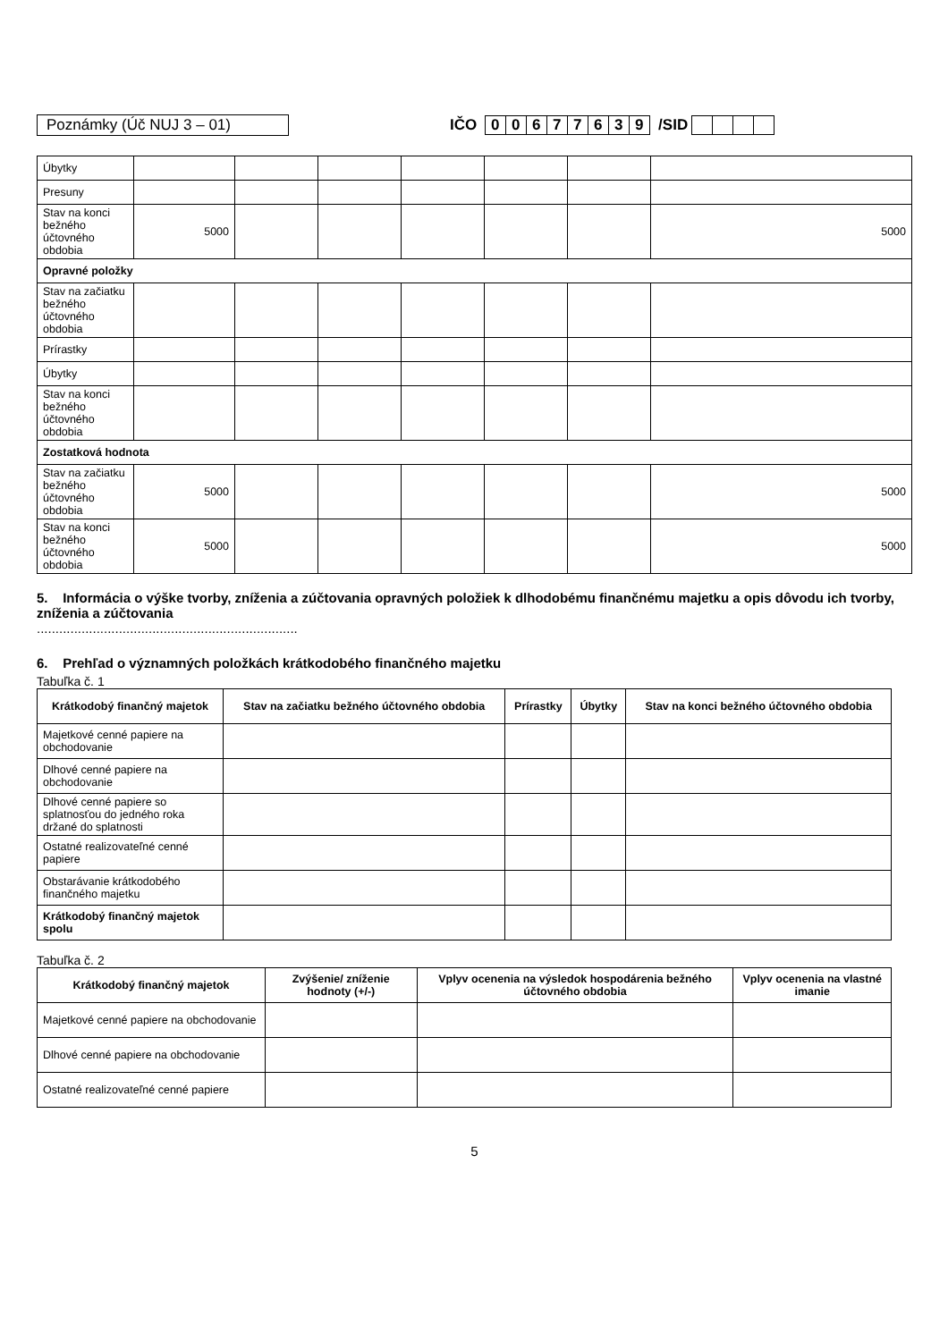Poznámky (Úč NUJ 3 – 01) IČO 00677639 /SID
| Úbytky | | | | | | | |
| Presuny | | | | | | | |
| Stav na konci bežného účtovného obdobia | 5000 | | | | | | 5000 |
| Opravné položky | | | | | | | |
| Stav na začiatku bežného účtovného obdobia | | | | | | | |
| Prírastky | | | | | | | |
| Úbytky | | | | | | | |
| Stav na konci bežného účtovného obdobia | | | | | | | |
| Zostatková hodnota | | | | | | | |
| Stav na začiatku bežného účtovného obdobia | 5000 | | | | | | 5000 |
| Stav na konci bežného účtovného obdobia | 5000 | | | | | | 5000 |
5. Informácia o výške tvorby, zníženia a zúčtovania opravných položiek k dlhodobému finančnému majetku a opis dôvodu ich tvorby, zníženia a zúčtovania
......................................................................
6. Prehľad o významných položkách krátkodobého finančného majetku
Tabuľka č. 1
| Krátkodobý finančný majetok | Stav na začiatku bežného účtovného obdobia | Prírastky | Úbytky | Stav na konci bežného účtovného obdobia |
| --- | --- | --- | --- | --- |
| Majetkové cenné papiere na obchodovanie | | | | |
| Dlhové cenné papiere na obchodovanie | | | | |
| Dlhové cenné papiere so splatnosťou do jedného roka držané do splatnosti | | | | |
| Ostatné realizovateľné cenné papiere | | | | |
| Obstarávanie krátkodobého finančného majetku | | | | |
| Krátkodobý finančný majetok spolu | | | | |
Tabuľka č. 2
| Krátkodobý finančný majetok | Zvýšenie/ zníženie hodnoty (+/-) | Vplyv ocenenia na výsledok hospodárenia bežného účtovného obdobia | Vplyv ocenenia na vlastné imanie |
| --- | --- | --- | --- |
| Majetkové cenné papiere na obchodovanie | | | |
| Dlhové cenné papiere na obchodovanie | | | |
| Ostatné realizovateľné cenné papiere | | | |
5